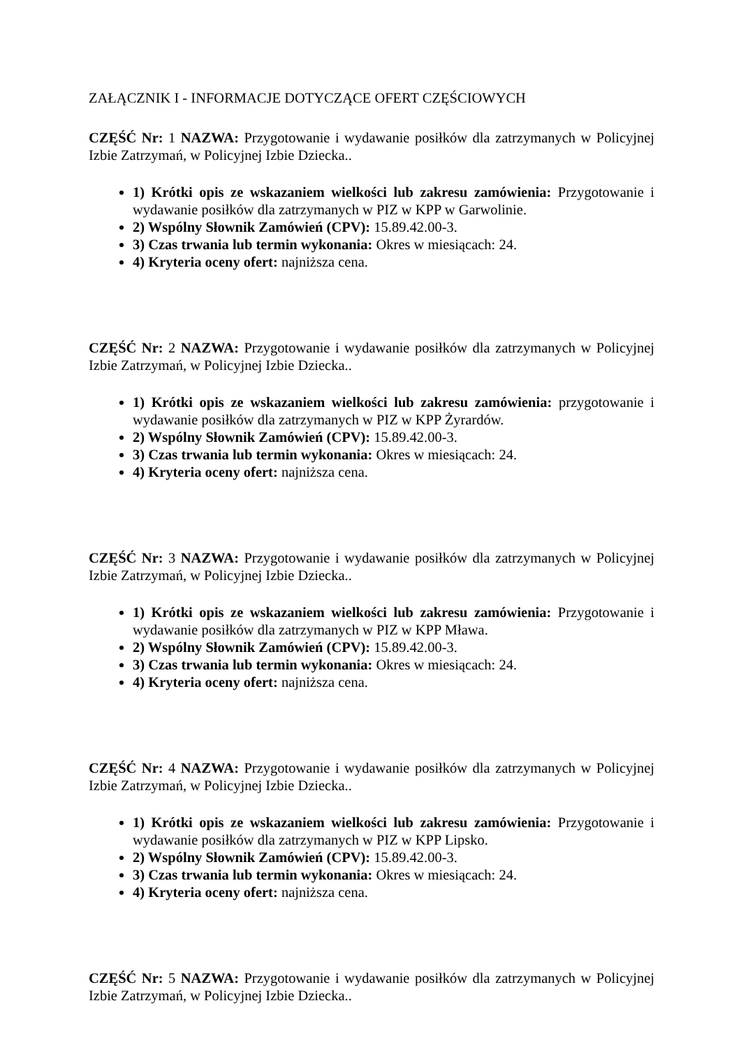ZAŁĄCZNIK I - INFORMACJE DOTYCZĄCE OFERT CZĘŚCIOWYCH
CZĘŚĆ Nr: 1 NAZWA: Przygotowanie i wydawanie posiłków dla zatrzymanych w Policyjnej Izbie Zatrzymań, w Policyjnej Izbie Dziecka..
1) Krótki opis ze wskazaniem wielkości lub zakresu zamówienia: Przygotowanie i wydawanie posiłków dla zatrzymanych w PIZ w KPP w Garwolinie.
2) Wspólny Słownik Zamówień (CPV): 15.89.42.00-3.
3) Czas trwania lub termin wykonania: Okres w miesiącach: 24.
4) Kryteria oceny ofert: najniższa cena.
CZĘŚĆ Nr: 2 NAZWA: Przygotowanie i wydawanie posiłków dla zatrzymanych w Policyjnej Izbie Zatrzymań, w Policyjnej Izbie Dziecka..
1) Krótki opis ze wskazaniem wielkości lub zakresu zamówienia: przygotowanie i wydawanie posiłków dla zatrzymanych w PIZ w KPP Żyrardów.
2) Wspólny Słownik Zamówień (CPV): 15.89.42.00-3.
3) Czas trwania lub termin wykonania: Okres w miesiącach: 24.
4) Kryteria oceny ofert: najniższa cena.
CZĘŚĆ Nr: 3 NAZWA: Przygotowanie i wydawanie posiłków dla zatrzymanych w Policyjnej Izbie Zatrzymań, w Policyjnej Izbie Dziecka..
1) Krótki opis ze wskazaniem wielkości lub zakresu zamówienia: Przygotowanie i wydawanie posiłków dla zatrzymanych w PIZ w KPP Mława.
2) Wspólny Słownik Zamówień (CPV): 15.89.42.00-3.
3) Czas trwania lub termin wykonania: Okres w miesiącach: 24.
4) Kryteria oceny ofert: najniższa cena.
CZĘŚĆ Nr: 4 NAZWA: Przygotowanie i wydawanie posiłków dla zatrzymanych w Policyjnej Izbie Zatrzymań, w Policyjnej Izbie Dziecka..
1) Krótki opis ze wskazaniem wielkości lub zakresu zamówienia: Przygotowanie i wydawanie posiłków dla zatrzymanych w PIZ w KPP Lipsko.
2) Wspólny Słownik Zamówień (CPV): 15.89.42.00-3.
3) Czas trwania lub termin wykonania: Okres w miesiącach: 24.
4) Kryteria oceny ofert: najniższa cena.
CZĘŚĆ Nr: 5 NAZWA: Przygotowanie i wydawanie posiłków dla zatrzymanych w Policyjnej Izbie Zatrzymań, w Policyjnej Izbie Dziecka..